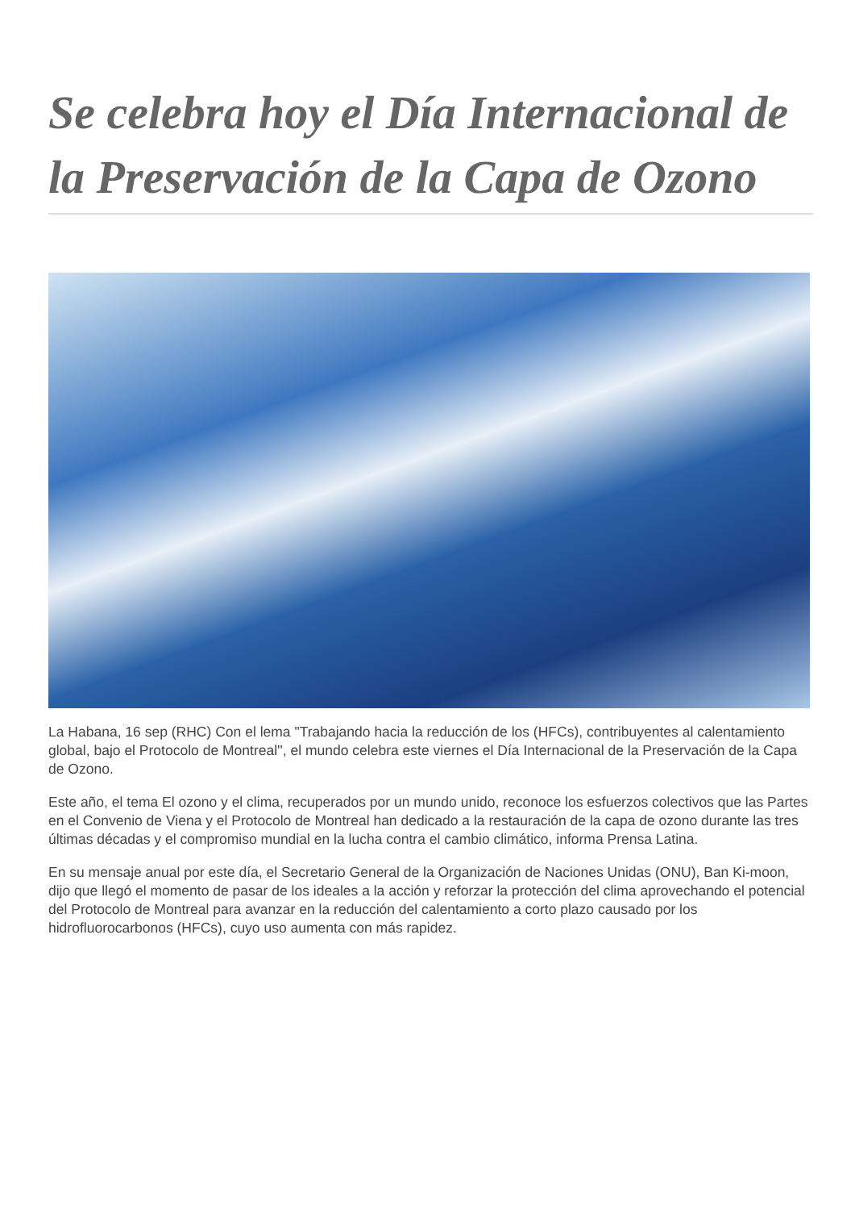Se celebra hoy el Día Internacional de la Preservación de la Capa de Ozono
La Habana, 16 sep (RHC) Con el lema "Trabajando hacia la reducción de los (HFCs), contribuyentes al calentamiento global, bajo el Protocolo de Montreal'', el mundo celebra este viernes el Día Internacional de la Preservación de la Capa de Ozono.
Este año, el tema El ozono y el clima, recuperados por un mundo unido, reconoce los esfuerzos colectivos que las Partes en el Convenio de Viena y el Protocolo de Montreal han dedicado a la restauración de la capa de ozono durante las tres últimas décadas y el compromiso mundial en la lucha contra el cambio climático, informa Prensa Latina.
En su mensaje anual por este día, el Secretario General de la Organización de Naciones Unidas (ONU), Ban Ki-moon, dijo que llegó el momento de pasar de los ideales a la acción y reforzar la protección del clima aprovechando el potencial del Protocolo de Montreal para avanzar en la reducción del calentamiento a corto plazo causado por los hidrofluorocarbonos (HFCs), cuyo uso aumenta con más rapidez.